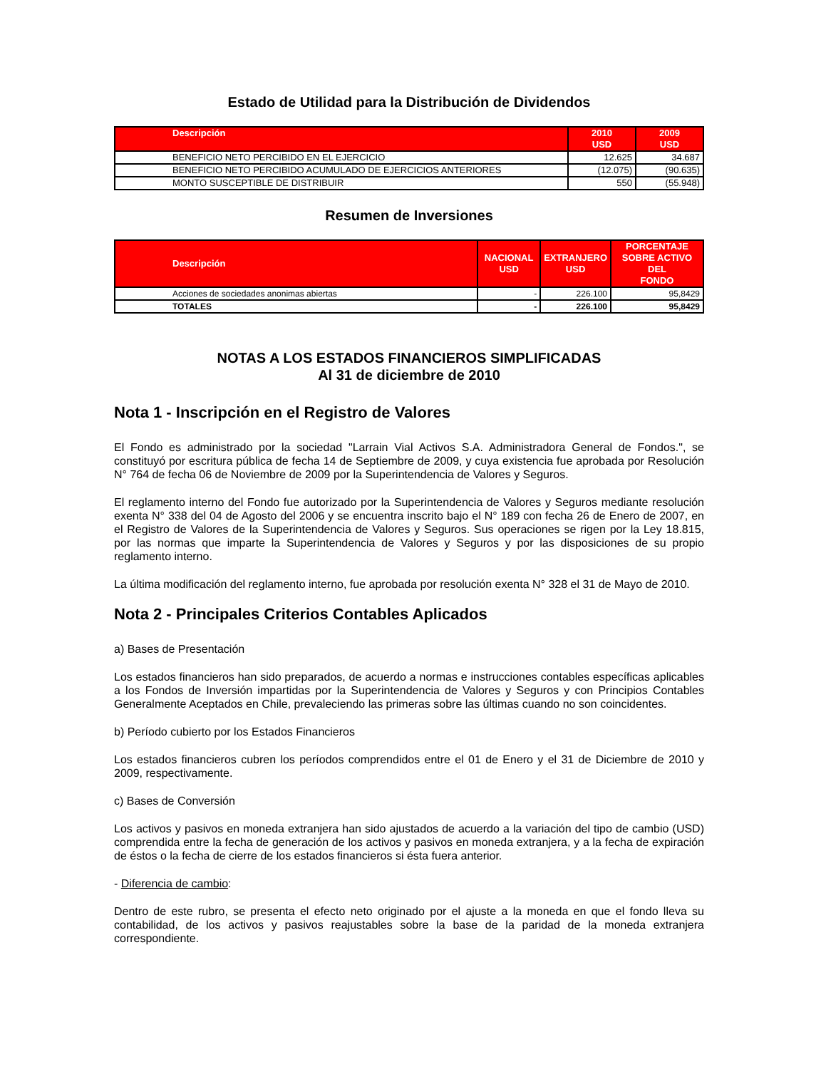Estado de Utilidad para la Distribución de Dividendos
| Descripción | 2010 USD | 2009 USD |
| --- | --- | --- |
| BENEFICIO NETO PERCIBIDO EN EL EJERCICIO | 12.625 | 34.687 |
| BENEFICIO NETO PERCIBIDO ACUMULADO DE EJERCICIOS ANTERIORES | (12.075) | (90.635) |
| MONTO SUSCEPTIBLE DE DISTRIBUIR | 550 | (55.948) |
Resumen de Inversiones
| Descripción | NACIONAL USD | EXTRANJERO USD | PORCENTAJE SOBRE ACTIVO DEL FONDO |
| --- | --- | --- | --- |
| Acciones de sociedades anonimas abiertas | - | 226.100 | 95,8429 |
| TOTALES | - | 226.100 | 95,8429 |
NOTAS A LOS ESTADOS FINANCIEROS SIMPLIFICADAS
Al 31 de diciembre de 2010
Nota 1 - Inscripción en el Registro de Valores
El Fondo es administrado por la sociedad "Larrain Vial Activos S.A. Administradora General de Fondos.", se constituyó por escritura pública de fecha 14 de Septiembre de 2009, y cuya existencia fue aprobada por Resolución N° 764 de fecha 06 de Noviembre de 2009 por la Superintendencia de Valores y Seguros.
El reglamento interno del Fondo fue autorizado por la Superintendencia de Valores y Seguros mediante resolución exenta N° 338 del 04 de Agosto del 2006 y se encuentra inscrito bajo el N° 189 con fecha 26 de Enero de 2007, en el Registro de Valores de la Superintendencia de Valores y Seguros. Sus operaciones se rigen por la Ley 18.815, por las normas que imparte la Superintendencia de Valores y Seguros y por las disposiciones de su propio reglamento interno.
La última modificación del reglamento interno, fue aprobada por resolución exenta N° 328 el 31 de Mayo de 2010.
Nota 2 - Principales Criterios Contables Aplicados
a) Bases de Presentación
Los estados financieros han sido preparados, de acuerdo a normas e instrucciones contables específicas aplicables a los Fondos de Inversión impartidas por la Superintendencia de Valores y Seguros y con Principios Contables Generalmente Aceptados en Chile, prevaleciendo las primeras sobre las últimas cuando no son coincidentes.
b) Período cubierto por los Estados Financieros
Los estados financieros cubren los períodos comprendidos entre el 01 de Enero y el 31 de Diciembre de 2010 y 2009, respectivamente.
c) Bases de Conversión
Los activos y pasivos en moneda extranjera han sido ajustados de acuerdo a la variación del tipo de cambio (USD) comprendida entre la fecha de generación de los activos y pasivos en moneda extranjera, y a la fecha de expiración de éstos o la fecha de cierre de los estados financieros si ésta fuera anterior.
- Diferencia de cambio:
Dentro de este rubro, se presenta el efecto neto originado por el ajuste a la moneda en que el fondo lleva su contabilidad, de los activos y pasivos reajustables sobre la base de la paridad de la moneda extranjera correspondiente.